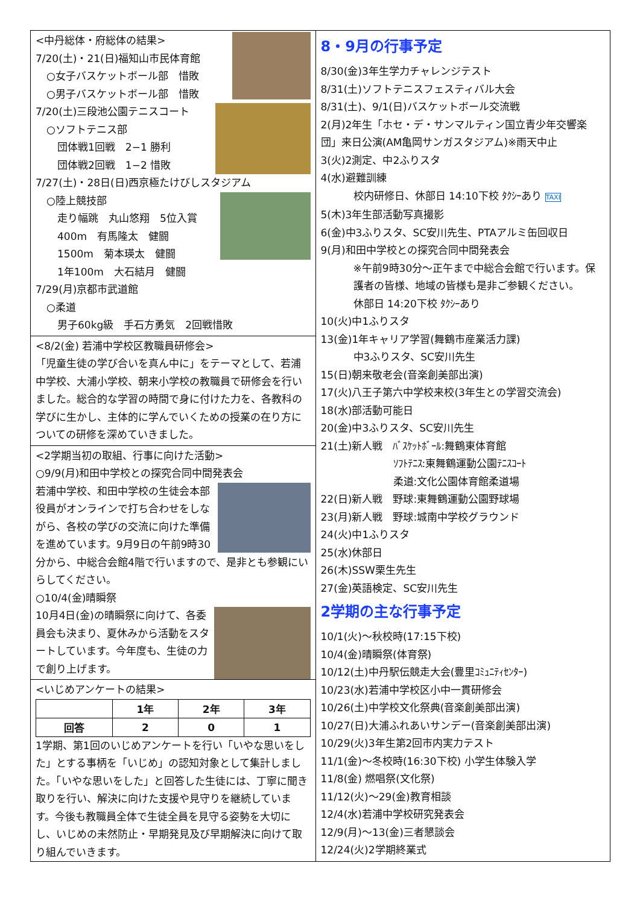<中丹総体・府総体の結果>
7/20(土)・21(日)福知山市民体育館
○女子バスケットボール部　惜敗
○男子バスケットボール部　惜敗
7/20(土)三段池公園テニスコート
○ソフトテニス部
団体戦1回戦　2−1 勝利
団体戦2回戦　1−2 惜敗
7/27(土)・28日(日)西京極たけびしスタジアム
○陸上競技部
走り幅跳　丸山悠翔　5位入賞
400m　有馬隆太　健闘
1500m　菊本瑛太　健闘
1年100m　大石結月　健闘
7/29(月)京都市武道館
○柔道
男子60kg級　手石方勇気　2回戦惜敗
<8/2(金) 若浦中学校区教職員研修会>
「児童生徒の学び合いを真ん中に」をテーマとして、若浦中学校、大浦小学校、朝来小学校の教職員で研修会を行いました。総合的な学習の時間で身に付けた力を、各教科の学びに生かし、主体的に学んでいくための授業の在り方についての研修を深めていきました。
<2学期当初の取組、行事に向けた活動>
○9/9(月)和田中学校との探究合同中間発表会
若浦中学校、和田中学校の生徒会本部役員がオンラインで打ち合わせをしながら、各校の学びの交流に向けた準備を進めています。9月9日の午前9時30分から、中総合会館4階で行いますので、是非とも参観にいらしてください。
○10/4(金)晴瞬祭
10月4日(金)の晴瞬祭に向けて、各委員会も決まり、夏休みから活動をスタートしています。今年度も、生徒の力で創り上げます。
<いじめアンケートの結果>
| | 1年 | 2年 | 3年 |
| --- | --- | --- | --- |
| 回答 | 2 | 0 | 1 |
1学期、第1回のいじめアンケートを行い「いやな思いをした」とする事柄を「いじめ」の認知対象として集計しました。「いやな思いをした」と回答した生徒には、丁寧に聞き取りを行い、解決に向けた支援や見守りを継続しています。今後も教職員全体で生徒全員を見守る姿勢を大切にし、いじめの未然防止・早期発見及び早期解決に向けて取り組んでいきます。
8・9月の行事予定
8/30(金)3年生学力チャレンジテスト
8/31(土)ソフトテニスフェスティバル大会
8/31(土)、9/1(日)バスケットボール交流戦
2(月)2年生「ホセ・デ・サンマルティン国立青少年交響楽団」来日公演(AM亀岡サンガスタジアム)※雨天中止
3(火)2測定、中2ふりスタ
4(水)避難訓練
校内研修日、休部日 14:10下校 ﾀｸｼｰあり TAXI
5(木)3年生部活動写真撮影
6(金)中3ふりスタ、SC安川先生、PTAアルミ缶回収日
9(月)和田中学校との探究合同中間発表会
※午前9時30分～正午まで中総合会館で行います。保護者の皆様、地域の皆様も是非ご参観ください。
休部日 14:20下校 ﾀｸｼｰあり
10(火)中1ふりスタ
13(金)1年キャリア学習(舞鶴市産業活力課)
中3ふりスタ、SC安川先生
15(日)朝来敬老会(音楽創美部出演)
17(火)八王子第六中学校来校(3年生との学習交流会)
18(水)部活動可能日
20(金)中3ふりスタ、SC安川先生
21(土)新人戦　ﾊﾞｽｹｯﾄﾎﾞｰﾙ:舞鶴東体育館
ｿﾌﾄﾃﾆｽ:東舞鶴運動公園ﾃﾆｽｺｰﾄ
柔道:文化公園体育館柔道場
22(日)新人戦　野球:東舞鶴運動公園野球場
23(月)新人戦　野球:城南中学校グラウンド
24(火)中1ふりスタ
25(水)休部日
26(木)SSW栗生先生
27(金)英語検定、SC安川先生
2学期の主な行事予定
10/1(火)～秋校時(17:15下校)
10/4(金)晴瞬祭(体育祭)
10/12(土)中丹駅伝競走大会(豊里ｺﾐｭﾆﾃｨｾﾝﾀｰ)
10/23(水)若浦中学校区小中一貫研修会
10/26(土)中学校文化祭典(音楽創美部出演)
10/27(日)大浦ふれあいサンデー(音楽創美部出演)
10/29(火)3年生第2回市内実力テスト
11/1(金)～冬校時(16:30下校) 小学生体験入学
11/8(金) 燃唱祭(文化祭)
11/12(火)～29(金)教育相談
12/4(水)若浦中学校研究発表会
12/9(月)～13(金)三者懇談会
12/24(火)2学期終業式